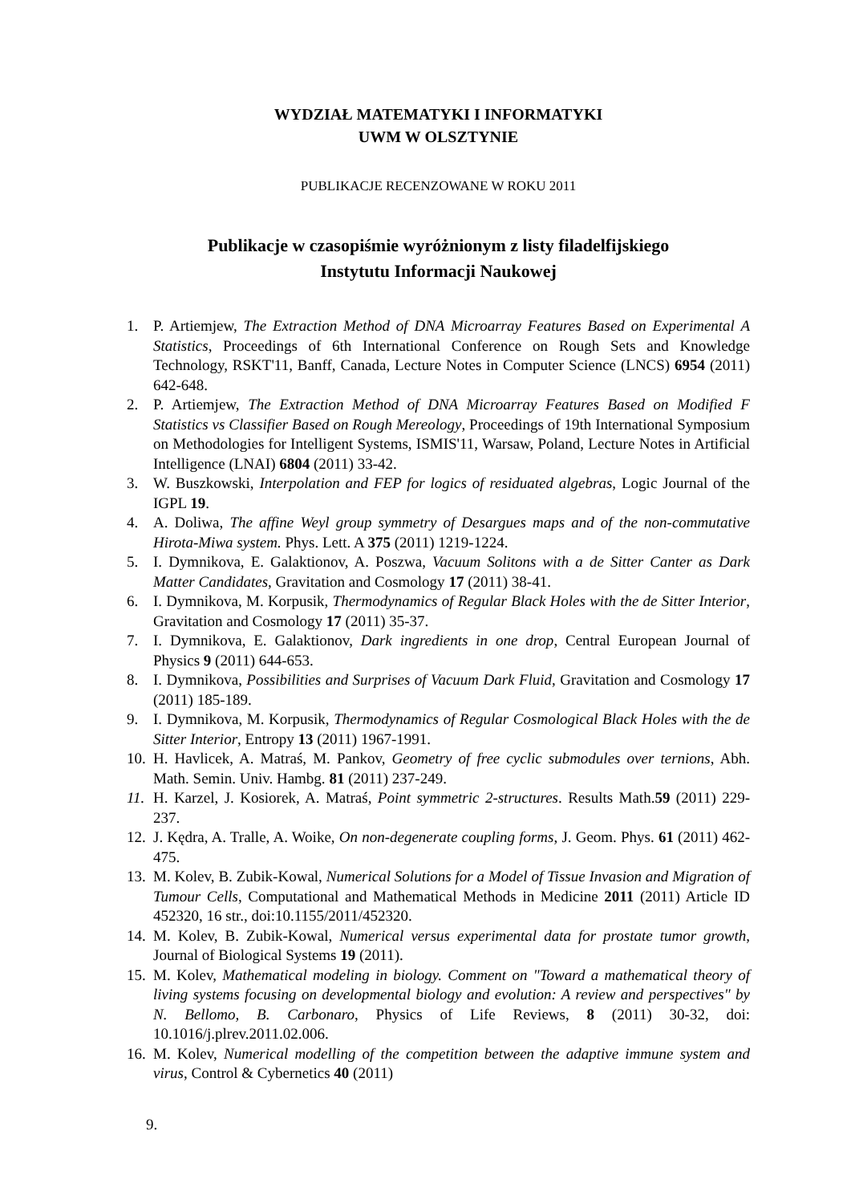WYDZIAŁ MATEMATYKI I INFORMATYKI
UWM W OLSZTYNIE
PUBLIKACJE RECENZOWANE W ROKU 2011
Publikacje w czasopiśmie wyróżnionym z listy filadelfijskiego
Instytutu Informacji Naukowej
1. P. Artiemjew, The Extraction Method of DNA Microarray Features Based on Experimental A Statistics, Proceedings of 6th International Conference on Rough Sets and Knowledge Technology, RSKT'11, Banff, Canada, Lecture Notes in Computer Science (LNCS) 6954 (2011) 642-648.
2. P. Artiemjew, The Extraction Method of DNA Microarray Features Based on Modified F Statistics vs Classifier Based on Rough Mereology, Proceedings of 19th International Symposium on Methodologies for Intelligent Systems, ISMIS'11, Warsaw, Poland, Lecture Notes in Artificial Intelligence (LNAI) 6804 (2011) 33-42.
3. W. Buszkowski, Interpolation and FEP for logics of residuated algebras, Logic Journal of the IGPL 19.
4. A. Doliwa, The affine Weyl group symmetry of Desargues maps and of the non-commutative Hirota-Miwa system. Phys. Lett. A 375 (2011) 1219-1224.
5. I. Dymnikova, E. Galaktionov, A. Poszwa, Vacuum Solitons with a de Sitter Canter as Dark Matter Candidates, Gravitation and Cosmology 17 (2011) 38-41.
6. I. Dymnikova, M. Korpusik, Thermodynamics of Regular Black Holes with the de Sitter Interior, Gravitation and Cosmology 17 (2011) 35-37.
7. I. Dymnikova, E. Galaktionov, Dark ingredients in one drop, Central European Journal of Physics 9 (2011) 644-653.
8. I. Dymnikova, Possibilities and Surprises of Vacuum Dark Fluid, Gravitation and Cosmology 17 (2011) 185-189.
9. I. Dymnikova, M. Korpusik, Thermodynamics of Regular Cosmological Black Holes with the de Sitter Interior, Entropy 13 (2011) 1967-1991.
10. H. Havlicek, A. Matraś, M. Pankov, Geometry of free cyclic submodules over ternions, Abh. Math. Semin. Univ. Hambg. 81 (2011) 237-249.
11. H. Karzel, J. Kosiorek, A. Matraś, Point symmetric 2-structures. Results Math.59 (2011) 229-237.
12. J. Kędra, A. Tralle, A. Woike, On non-degenerate coupling forms, J. Geom. Phys. 61 (2011) 462-475.
13. M. Kolev, B. Zubik-Kowal, Numerical Solutions for a Model of Tissue Invasion and Migration of Tumour Cells, Computational and Mathematical Methods in Medicine 2011 (2011) Article ID 452320, 16 str., doi:10.1155/2011/452320.
14. M. Kolev, B. Zubik-Kowal, Numerical versus experimental data for prostate tumor growth, Journal of Biological Systems 19 (2011).
15. M. Kolev, Mathematical modeling in biology. Comment on "Toward a mathematical theory of living systems focusing on developmental biology and evolution: A review and perspectives" by N. Bellomo, B. Carbonaro, Physics of Life Reviews, 8 (2011) 30-32, doi: 10.1016/j.plrev.2011.02.006.
16. M. Kolev, Numerical modelling of the competition between the adaptive immune system and virus, Control & Cybernetics 40 (2011)
9.